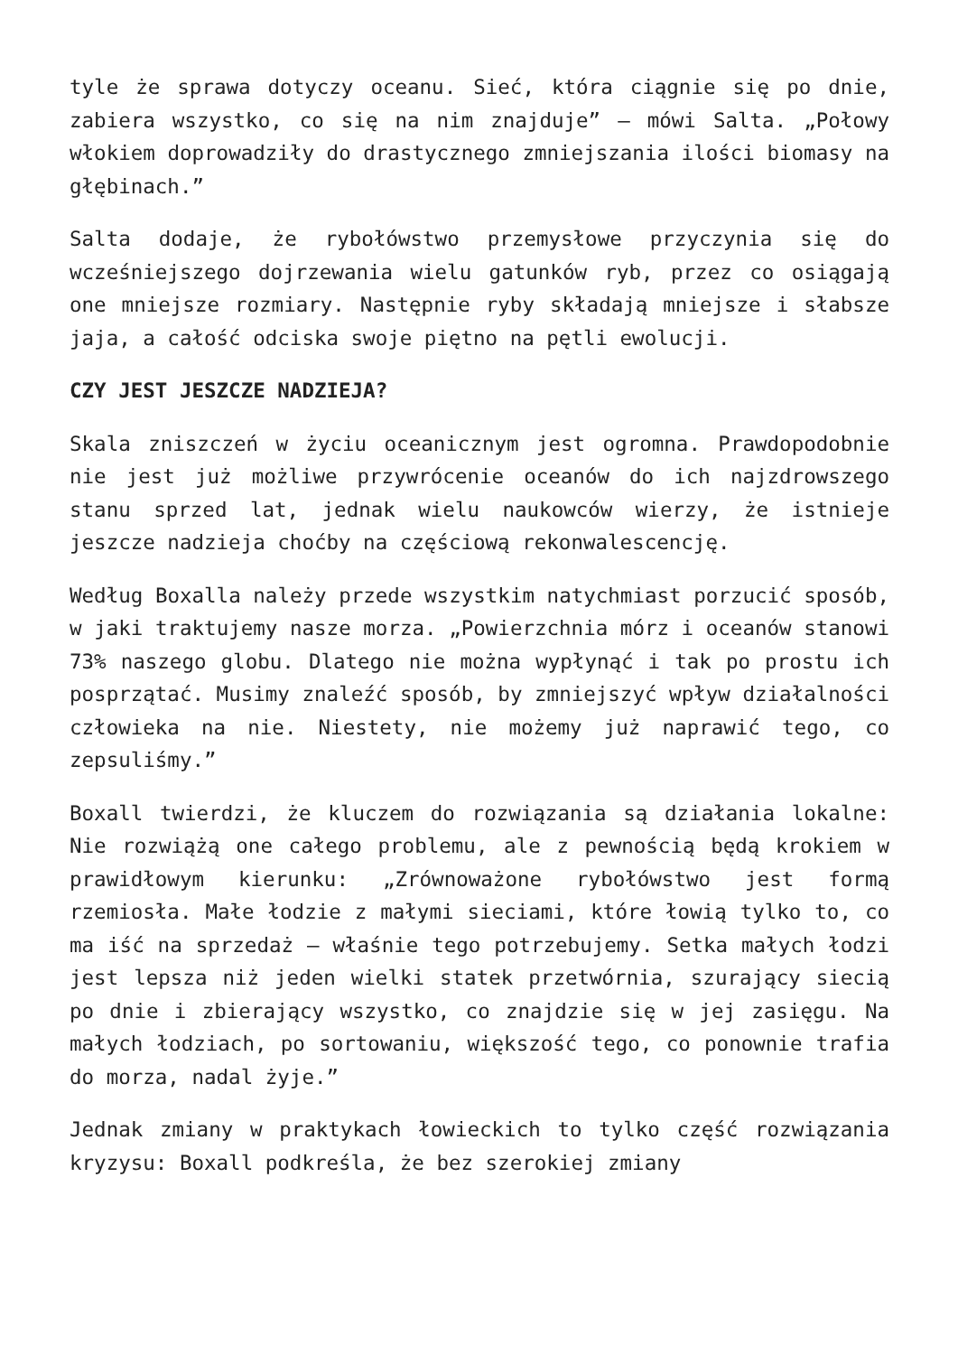tyle że sprawa dotyczy oceanu. Sieć, która ciągnie się po dnie, zabiera wszystko, co się na nim znajduje” – mówi Salta. „Połowy włokiem doprowadziły do drastycznego zmniejszania ilości biomasy na głębinach.”
Salta dodaje, że rybołówstwo przemysłowe przyczynia się do wcześniejszego dojrzewania wielu gatunków ryb, przez co osiągają one mniejsze rozmiary. Następnie ryby składają mniejsze i słabsze jaja, a całość odciska swoje piętno na pętli ewolucji.
CZY JEST JESZCZE NADZIEJA?
Skala zniszczeń w życiu oceanicznym jest ogromna. Prawdopodobnie nie jest już możliwe przywrócenie oceanów do ich najzdrowszego stanu sprzed lat, jednak wielu naukowców wierzy, że istnieje jeszcze nadzieja choćby na częściową rekonwalescencję.
Według Boxalla należy przede wszystkim natychmiast porzucić sposób, w jaki traktujemy nasze morza. „Powierzchnia mórz i oceanów stanowi 73% naszego globu. Dlatego nie można wypłynąć i tak po prostu ich posprzątać. Musimy znaleźć sposób, by zmniejszyć wpływ działalności człowieka na nie. Niestety, nie możemy już naprawić tego, co zepsuliśmy.”
Boxall twierdzi, że kluczem do rozwiązania są działania lokalne: Nie rozwiążą one całego problemu, ale z pewnością będą krokiem w prawidłowym kierunku: „Zrównoważone rybołówstwo jest formą rzemiosła. Małe łodzie z małymi sieciami, które łowią tylko to, co ma iść na sprzedaż – właśnie tego potrzebujemy. Setka małych łodzi jest lepsza niż jeden wielki statek przetwórnia, szurający siecią po dnie i zbierający wszystko, co znajdzie się w jej zasięgu. Na małych łodziach, po sortowaniu, większość tego, co ponownie trafia do morza, nadal żyje.”
Jednak zmiany w praktykach łowieckich to tylko część rozwiązania kryzysu: Boxall podkreśla, że bez szerokiej zmiany